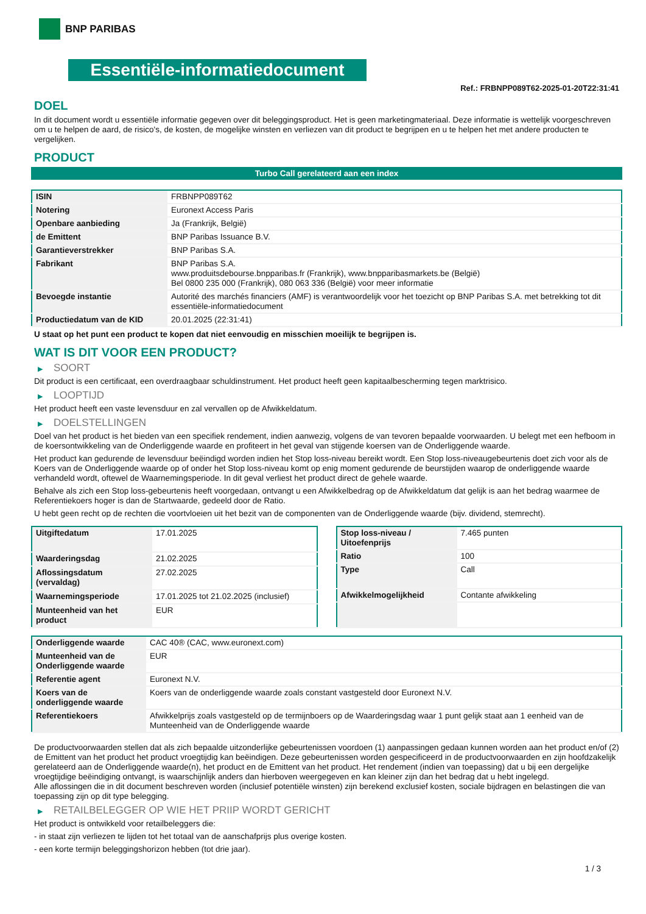BNP PARIBAS
Essentiële-informatiedocument
Ref.: FRBNPP089T62-2025-01-20T22:31:41
DOEL
In dit document wordt u essentiële informatie gegeven over dit beleggingsproduct. Het is geen marketingmateriaal. Deze informatie is wettelijk voorgeschreven om u te helpen de aard, de risico's, de kosten, de mogelijke winsten en verliezen van dit product te begrijpen en u te helpen het met andere producten te vergelijken.
PRODUCT
Turbo Call gerelateerd aan een index
| ISIN | FRBNPP089T62 |
| Notering | Euronext Access Paris |
| Openbare aanbieding | Ja (Frankrijk, België) |
| de Emittent | BNP Paribas Issuance B.V. |
| Garantieverstrekker | BNP Paribas S.A. |
| Fabrikant | BNP Paribas S.A. www.produitsdebourse.bnpparibas.fr (Frankrijk), www.bnpparibasmarkets.be (België) Bel 0800 235 000 (Frankrijk), 080 063 336 (België) voor meer informatie |
| Bevoegde instantie | Autorité des marchés financiers (AMF) is verantwoordelijk voor het toezicht op BNP Paribas S.A. met betrekking tot dit essentiële-informatiedocument |
| Productiedatum van de KID | 20.01.2025 (22:31:41) |
U staat op het punt een product te kopen dat niet eenvoudig en misschien moeilijk te begrijpen is.
WAT IS DIT VOOR EEN PRODUCT?
▶ SOORT
Dit product is een certificaat, een overdraagbaar schuldinstrument. Het product heeft geen kapitaalbescherming tegen marktrisico.
▶ LOOPTIJD
Het product heeft een vaste levensduur en zal vervallen op de Afwikkeldatum.
▶ DOELSTELLINGEN
Doel van het product is het bieden van een specifiek rendement, indien aanwezig, volgens de van tevoren bepaalde voorwaarden. U belegt met een hefboom in de koersontwikkeling van de Onderliggende waarde en profiteert in het geval van stijgende koersen van de Onderliggende waarde.
Het product kan gedurende de levensduur beëindigd worden indien het Stop loss-niveau bereikt wordt. Een Stop loss-niveaugebeurtenis doet zich voor als de Koers van de Onderliggende waarde op of onder het Stop loss-niveau komt op enig moment gedurende de beurstijden waarop de onderliggende waarde verhandeld wordt, oftewel de Waarnemingsperiode. In dit geval verliest het product direct de gehele waarde.
Behalve als zich een Stop loss-gebeurtenis heeft voorgedaan, ontvangt u een Afwikkelbedrag op de Afwikkeldatum dat gelijk is aan het bedrag waarmee de Referentiekoers hoger is dan de Startwaarde, gedeeld door de Ratio.
U hebt geen recht op de rechten die voortvloeien uit het bezit van de componenten van de Onderliggende waarde (bijv. dividend, stemrecht).
| Uitgiftedatum | 17.01.2025 |
| Waarderingsdag | 21.02.2025 |
| Aflossingsdatum (vervaldag) | 27.02.2025 |
| Waarnemingsperiode | 17.01.2025 tot 21.02.2025 (inclusief) |
| Munteenheid van het product | EUR |
| Stop loss-niveau / Uitoefenprijs | 7.465 punten |
| Ratio | 100 |
| Type | Call |
| Afwikkelmogelijkheid | Contante afwikkeling |
| Onderliggende waarde | CAC 40® (CAC, www.euronext.com) |
| Munteenheid van de Onderliggende waarde | EUR |
| Referentie agent | Euronext N.V. |
| Koers van de onderliggende waarde | Koers van de onderliggende waarde zoals constant vastgesteld door Euronext N.V. |
| Referentiekoers | Afwikkelprijs zoals vastgesteld op de termijnboers op de Waarderingsdag waar 1 punt gelijk staat aan 1 eenheid van de Munteenheid van de Onderliggende waarde |
De productvoorwaarden stellen dat als zich bepaalde uitzonderlijke gebeurtenissen voordoen (1) aanpassingen gedaan kunnen worden aan het product en/of (2) de Emittent van het product het product vroegtijdig kan beëindigen. Deze gebeurtenissen worden gespecificeerd in de productvoorwaarden en zijn hoofdzakelijk gerelateerd aan de Onderliggende waarde(n), het product en de Emittent van het product. Het rendement (indien van toepassing) dat u bij een dergelijke vroegtijdige beëindiging ontvangt, is waarschijnlijk anders dan hierboven weergegeven en kan kleiner zijn dan het bedrag dat u hebt ingelegd.
Alle aflossingen die in dit document beschreven worden (inclusief potentiële winsten) zijn berekend exclusief kosten, sociale bijdragen en belastingen die van toepassing zijn op dit type belegging.
▶ RETAILBELEGGER OP WIE HET PRIIP WORDT GERICHT
Het product is ontwikkeld voor retailbeleggers die:
- in staat zijn verliezen te lijden tot het totaal van de aanschafprijs plus overige kosten.
- een korte termijn beleggingshorizon hebben (tot drie jaar).
1 / 3